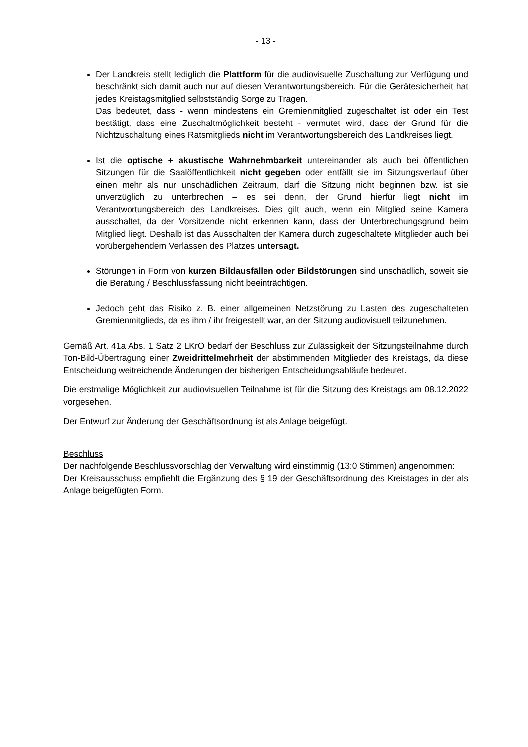- 13 -
Der Landkreis stellt lediglich die Plattform für die audiovisuelle Zuschaltung zur Verfügung und beschränkt sich damit auch nur auf diesen Verantwortungsbereich. Für die Gerätesicherheit hat jedes Kreistagsmitglied selbstständig Sorge zu Tragen.
Das bedeutet, dass - wenn mindestens ein Gremienmitglied zugeschaltet ist oder ein Test bestätigt, dass eine Zuschaltmöglichkeit besteht - vermutet wird, dass der Grund für die Nichtzuschaltung eines Ratsmitglieds nicht im Verantwortungsbereich des Landkreises liegt.
Ist die optische + akustische Wahrnehmbarkeit untereinander als auch bei öffentlichen Sitzungen für die Saalöffentlichkeit nicht gegeben oder entfällt sie im Sitzungsverlauf über einen mehr als nur unschädlichen Zeitraum, darf die Sitzung nicht beginnen bzw. ist sie unverzüglich zu unterbrechen – es sei denn, der Grund hierfür liegt nicht im Verantwortungsbereich des Landkreises. Dies gilt auch, wenn ein Mitglied seine Kamera ausschaltet, da der Vorsitzende nicht erkennen kann, dass der Unterbrechungsgrund beim Mitglied liegt. Deshalb ist das Ausschalten der Kamera durch zugeschaltete Mitglieder auch bei vorübergehendem Verlassen des Platzes untersagt.
Störungen in Form von kurzen Bildausfällen oder Bildstörungen sind unschädlich, soweit sie die Beratung / Beschlussfassung nicht beeinträchtigen.
Jedoch geht das Risiko z. B. einer allgemeinen Netzstörung zu Lasten des zugeschalteten Gremienmitglieds, da es ihm / ihr freigestellt war, an der Sitzung audiovisuell teilzunehmen.
Gemäß Art. 41a Abs. 1 Satz 2 LKrO bedarf der Beschluss zur Zulässigkeit der Sitzungsteilnahme durch Ton-Bild-Übertragung einer Zweidrittelmehrheit der abstimmenden Mitglieder des Kreistags, da diese Entscheidung weitreichende Änderungen der bisherigen Entscheidungsabläufe bedeutet.
Die erstmalige Möglichkeit zur audiovisuellen Teilnahme ist für die Sitzung des Kreistags am 08.12.2022 vorgesehen.
Der Entwurf zur Änderung der Geschäftsordnung ist als Anlage beigefügt.
Beschluss
Der nachfolgende Beschlussvorschlag der Verwaltung wird einstimmig (13:0 Stimmen) angenommen:
Der Kreisausschuss empfiehlt die Ergänzung des § 19 der Geschäftsordnung des Kreistages in der als Anlage beigefügten Form.